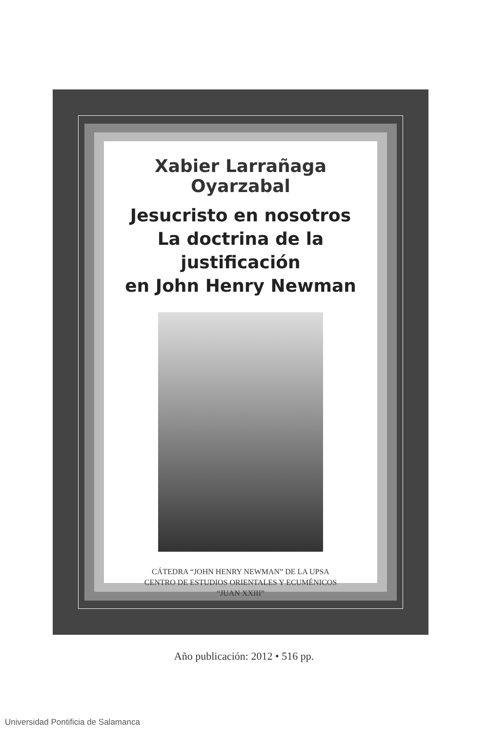Xabier Larrañaga Oyarzabal
Jesucristo en nosotros
La doctrina de la justificación
en John Henry Newman
CÁTEDRA “JOHN HENRY NEWMAN” DE LA UPSA
CENTRO DE ESTUDIOS ORIENTALES Y ECUMÉNICOS
“JUAN XXIII”
Año publicación: 2012 • 516 pp.
Universidad Pontificia de Salamanca